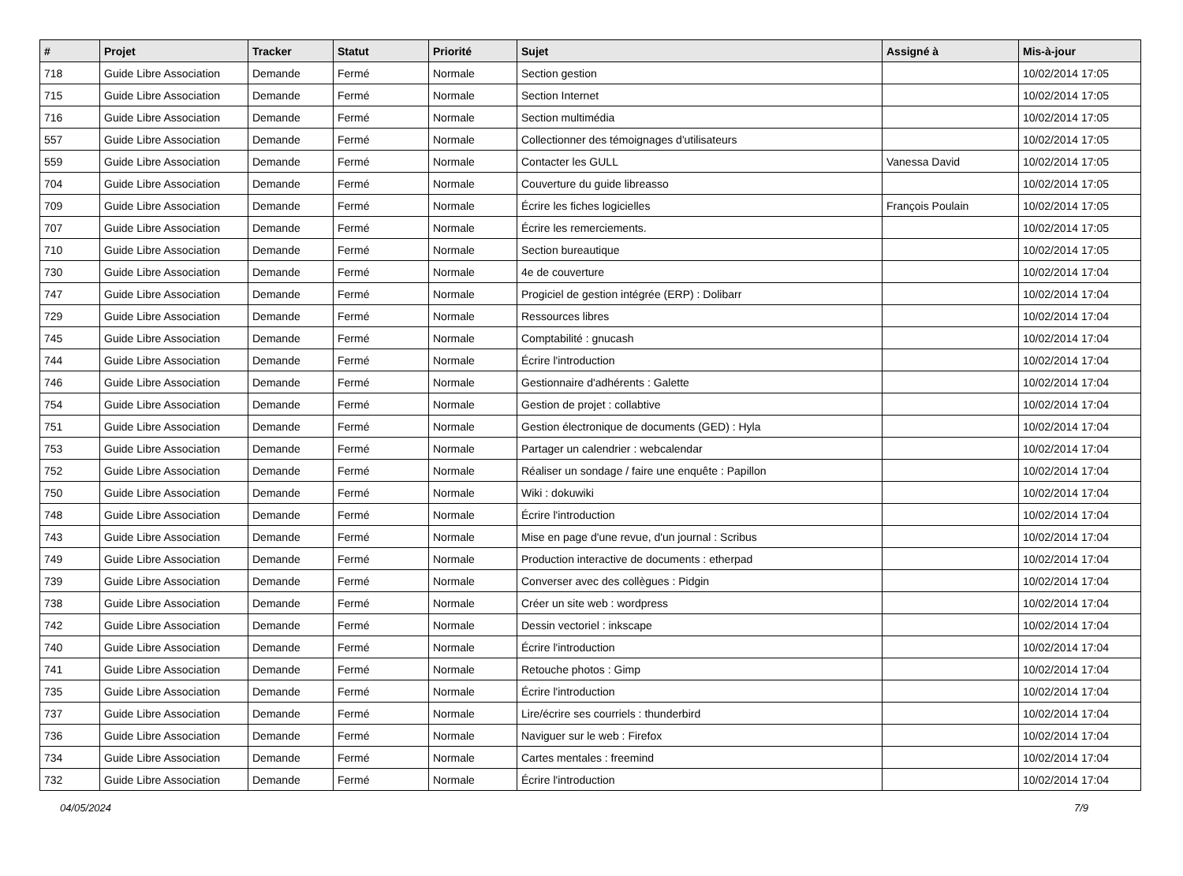| # | Projet | Tracker | Statut | Priorité | Sujet | Assigné à | Mis-à-jour |
| --- | --- | --- | --- | --- | --- | --- | --- |
| 718 | Guide Libre Association | Demande | Fermé | Normale | Section gestion | | 10/02/2014 17:05 |
| 715 | Guide Libre Association | Demande | Fermé | Normale | Section Internet | | 10/02/2014 17:05 |
| 716 | Guide Libre Association | Demande | Fermé | Normale | Section multimédia | | 10/02/2014 17:05 |
| 557 | Guide Libre Association | Demande | Fermé | Normale | Collectionner des témoignages d'utilisateurs | | 10/02/2014 17:05 |
| 559 | Guide Libre Association | Demande | Fermé | Normale | Contacter les GULL | Vanessa David | 10/02/2014 17:05 |
| 704 | Guide Libre Association | Demande | Fermé | Normale | Couverture du guide libreasso | | 10/02/2014 17:05 |
| 709 | Guide Libre Association | Demande | Fermé | Normale | Écrire les fiches logicielles | François Poulain | 10/02/2014 17:05 |
| 707 | Guide Libre Association | Demande | Fermé | Normale | Écrire les remerciements. | | 10/02/2014 17:05 |
| 710 | Guide Libre Association | Demande | Fermé | Normale | Section bureautique | | 10/02/2014 17:05 |
| 730 | Guide Libre Association | Demande | Fermé | Normale | 4e de couverture | | 10/02/2014 17:04 |
| 747 | Guide Libre Association | Demande | Fermé | Normale | Progiciel de gestion intégrée (ERP) : Dolibarr | | 10/02/2014 17:04 |
| 729 | Guide Libre Association | Demande | Fermé | Normale | Ressources libres | | 10/02/2014 17:04 |
| 745 | Guide Libre Association | Demande | Fermé | Normale | Comptabilité : gnucash | | 10/02/2014 17:04 |
| 744 | Guide Libre Association | Demande | Fermé | Normale | Écrire l'introduction | | 10/02/2014 17:04 |
| 746 | Guide Libre Association | Demande | Fermé | Normale | Gestionnaire d'adhérents : Galette | | 10/02/2014 17:04 |
| 754 | Guide Libre Association | Demande | Fermé | Normale | Gestion de projet : collabtive | | 10/02/2014 17:04 |
| 751 | Guide Libre Association | Demande | Fermé | Normale | Gestion électronique de documents (GED) : Hyla | | 10/02/2014 17:04 |
| 753 | Guide Libre Association | Demande | Fermé | Normale | Partager un calendrier : webcalendar | | 10/02/2014 17:04 |
| 752 | Guide Libre Association | Demande | Fermé | Normale | Réaliser un sondage / faire une enquête : Papillon | | 10/02/2014 17:04 |
| 750 | Guide Libre Association | Demande | Fermé | Normale | Wiki : dokuwiki | | 10/02/2014 17:04 |
| 748 | Guide Libre Association | Demande | Fermé | Normale | Écrire l'introduction | | 10/02/2014 17:04 |
| 743 | Guide Libre Association | Demande | Fermé | Normale | Mise en page d'une revue, d'un journal : Scribus | | 10/02/2014 17:04 |
| 749 | Guide Libre Association | Demande | Fermé | Normale | Production interactive de documents : etherpad | | 10/02/2014 17:04 |
| 739 | Guide Libre Association | Demande | Fermé | Normale | Converser avec des collègues : Pidgin | | 10/02/2014 17:04 |
| 738 | Guide Libre Association | Demande | Fermé | Normale | Créer un site web : wordpress | | 10/02/2014 17:04 |
| 742 | Guide Libre Association | Demande | Fermé | Normale | Dessin vectoriel : inkscape | | 10/02/2014 17:04 |
| 740 | Guide Libre Association | Demande | Fermé | Normale | Écrire l'introduction | | 10/02/2014 17:04 |
| 741 | Guide Libre Association | Demande | Fermé | Normale | Retouche photos : Gimp | | 10/02/2014 17:04 |
| 735 | Guide Libre Association | Demande | Fermé | Normale | Écrire l'introduction | | 10/02/2014 17:04 |
| 737 | Guide Libre Association | Demande | Fermé | Normale | Lire/écrire ses courriels : thunderbird | | 10/02/2014 17:04 |
| 736 | Guide Libre Association | Demande | Fermé | Normale | Naviguer sur le web : Firefox | | 10/02/2014 17:04 |
| 734 | Guide Libre Association | Demande | Fermé | Normale | Cartes mentales : freemind | | 10/02/2014 17:04 |
| 732 | Guide Libre Association | Demande | Fermé | Normale | Écrire l'introduction | | 10/02/2014 17:04 |
04/05/2024 7/9